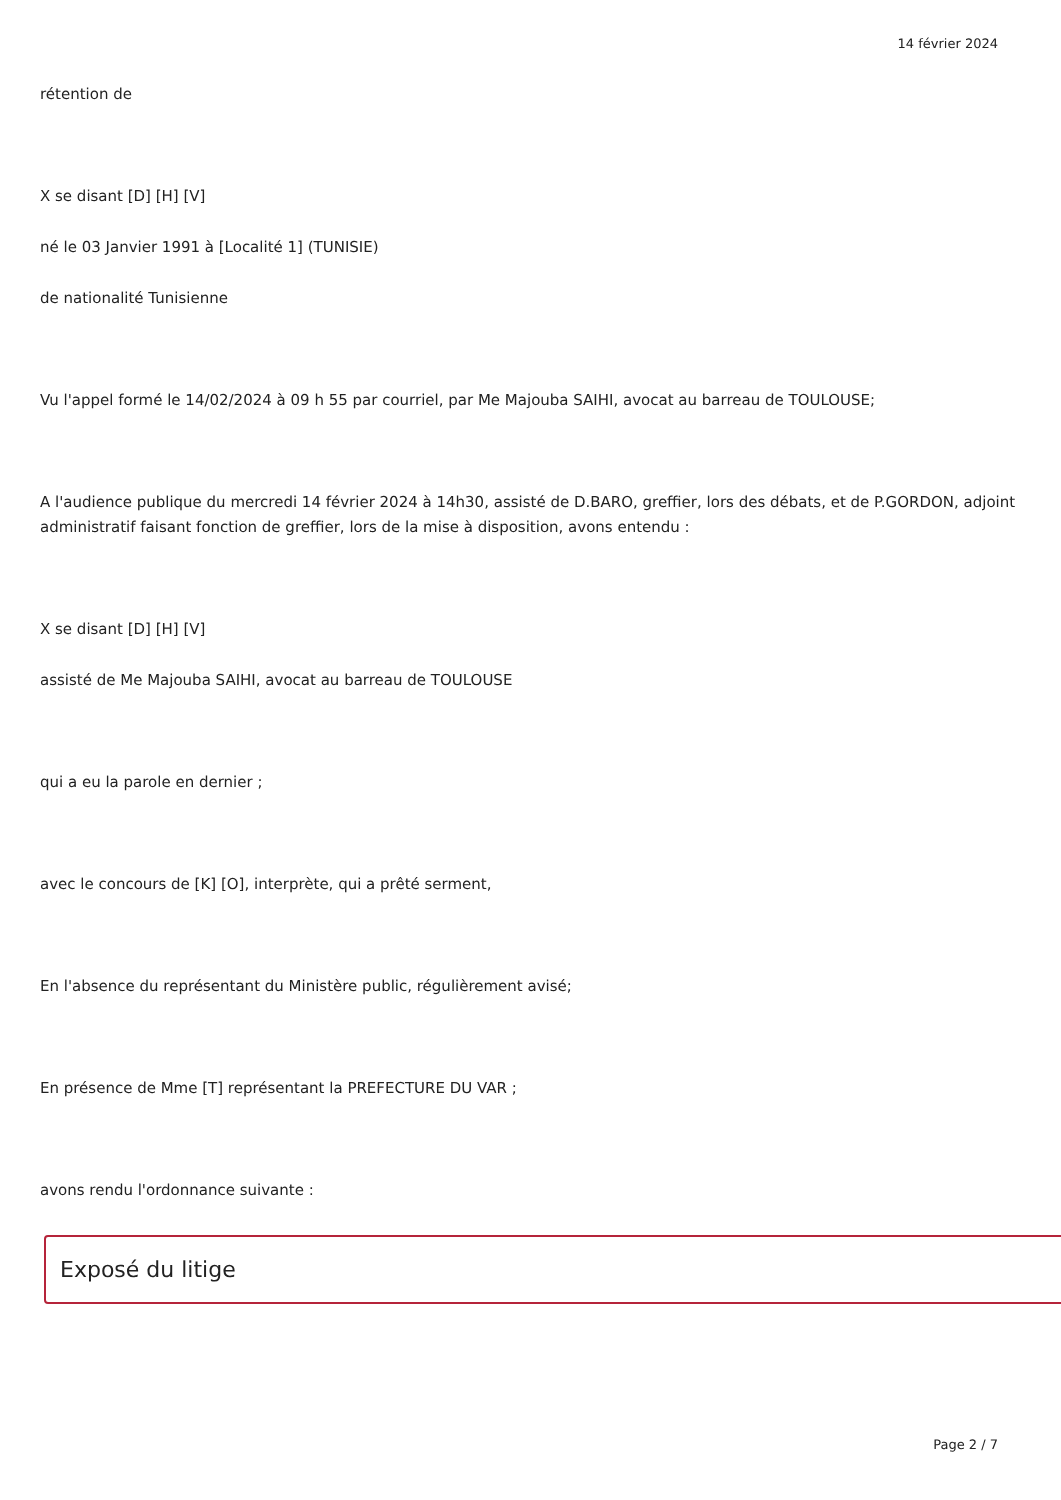14 février 2024
rétention de
X se disant [D] [H] [V]
né le 03 Janvier 1991 à [Localité 1] (TUNISIE)
de nationalité Tunisienne
Vu l'appel formé le 14/02/2024 à 09 h 55 par courriel, par Me Majouba SAIHI, avocat au barreau de TOULOUSE;
A l'audience publique du mercredi 14 février 2024 à 14h30, assisté de D.BARO, greffier, lors des débats, et de P.GORDON, adjoint administratif faisant fonction de greffier, lors de la mise à disposition, avons entendu :
X se disant [D] [H] [V]
assisté de Me Majouba SAIHI, avocat au barreau de TOULOUSE
qui a eu la parole en dernier ;
avec le concours de [K] [O], interprète, qui a prêté serment,
En l'absence du représentant du Ministère public, régulièrement avisé;
En présence de Mme [T] représentant la PREFECTURE DU VAR ;
avons rendu l'ordonnance suivante :
Exposé du litige
Page 2 / 7